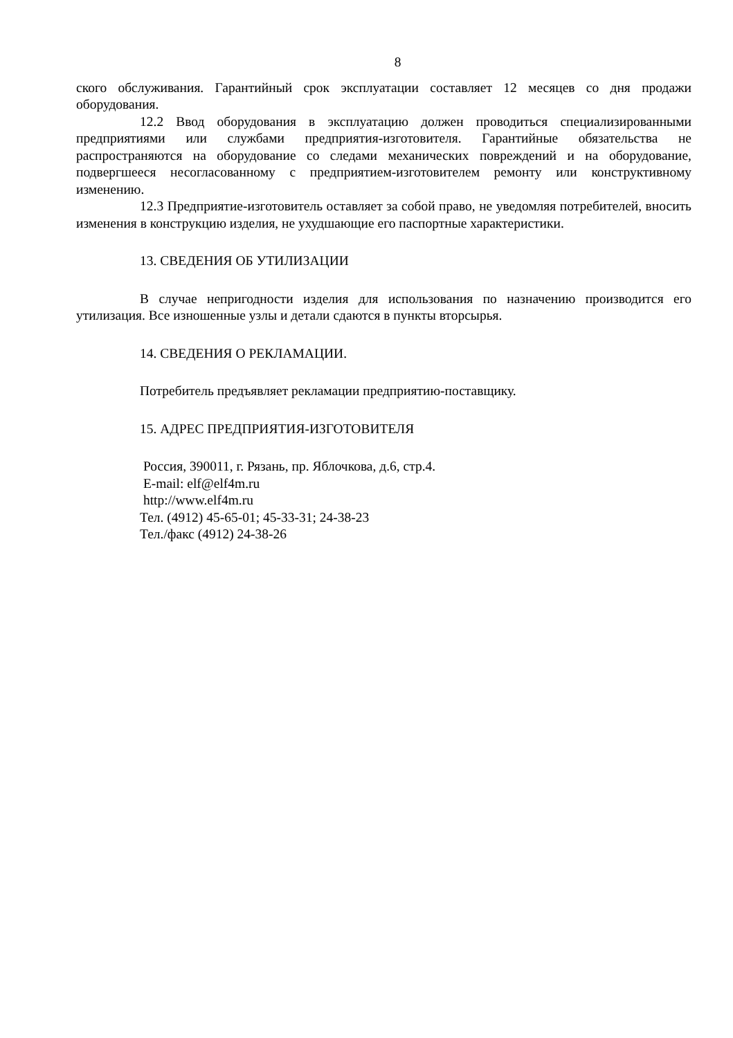8
ского обслуживания. Гарантийный срок эксплуатации составляет 12 месяцев со дня продажи оборудования.
12.2 Ввод оборудования в эксплуатацию должен проводиться специализированными предприятиями или службами предприятия-изготовителя. Гарантийные обязательства не распространяются на оборудование со следами механических повреждений и на оборудование, подвергшееся несогласованному с предприятием-изготовителем ремонту или конструктивному изменению.
12.3 Предприятие-изготовитель оставляет за собой право, не уведомляя потребителей, вносить изменения в конструкцию изделия, не ухудшающие его паспортные характеристики.
13. СВЕДЕНИЯ ОБ УТИЛИЗАЦИИ
В случае непригодности изделия для использования по назначению производится его утилизация. Все изношенные узлы и детали сдаются в пункты вторсырья.
14. СВЕДЕНИЯ О РЕКЛАМАЦИИ.
Потребитель предъявляет рекламации предприятию-поставщику.
15. АДРЕС ПРЕДПРИЯТИЯ-ИЗГОТОВИТЕЛЯ
Россия, 390011, г. Рязань, пр. Яблочкова, д.6, стр.4.
E-mail: elf@elf4m.ru
http://www.elf4m.ru
Тел. (4912) 45-65-01; 45-33-31; 24-38-23
Тел./факс (4912) 24-38-26